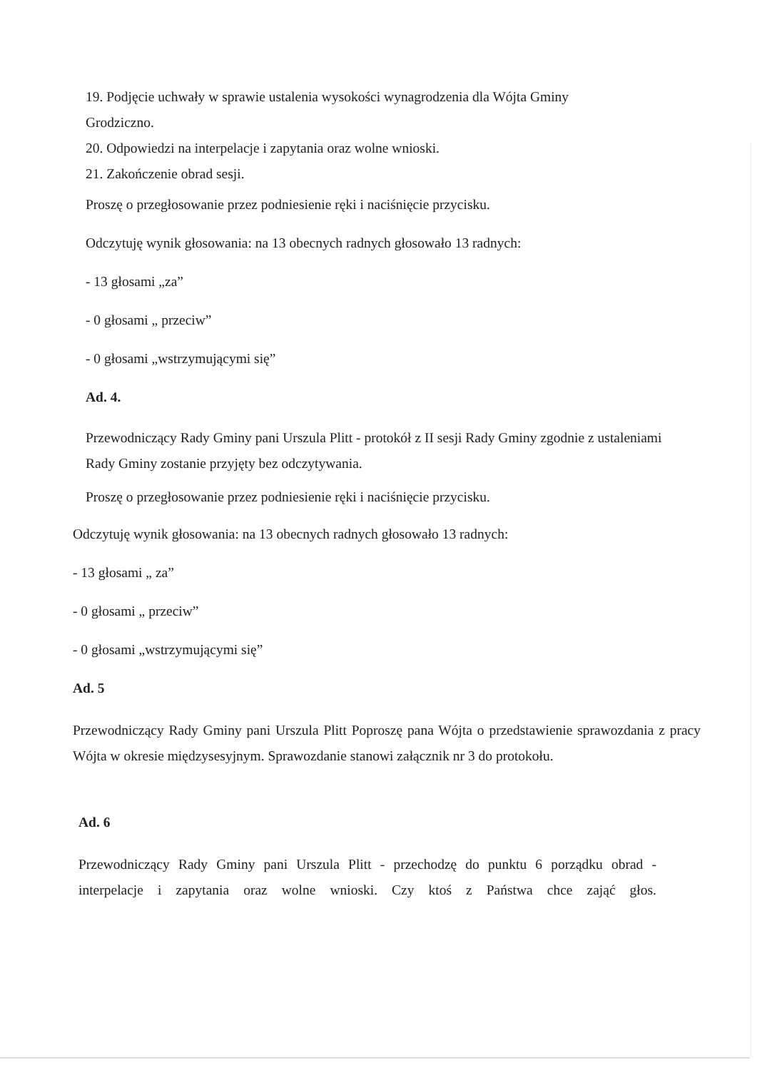19. Podjęcie uchwały w sprawie ustalenia wysokości wynagrodzenia dla Wójta Gminy Grodziczno.
20. Odpowiedzi na interpelacje i zapytania oraz wolne wnioski.
21. Zakończenie obrad sesji.
Proszę o przegłosowanie przez podniesienie ręki i naciśnięcie przycisku.
Odczytuję wynik głosowania: na 13 obecnych radnych głosowało 13 radnych:
- 13 głosami „za”
- 0 głosami „ przeciw”
- 0 głosami „wstrzymującymi się”
Ad. 4.
Przewodniczący Rady Gminy pani Urszula Plitt - protokół z II sesji Rady Gminy zgodnie z ustaleniami Rady Gminy zostanie przyjęty bez odczytywania.
Proszę o przegłosowanie przez podniesienie ręki i naciśnięcie przycisku.
Odczytuję wynik głosowania: na 13 obecnych radnych głosowało 13 radnych:
- 13 głosami „ za”
- 0 głosami „ przeciw”
- 0 głosami „wstrzymującymi się”
Ad. 5
Przewodniczący Rady Gminy pani Urszula Plitt Poproszę pana Wójta o przedstawienie sprawozdania z pracy Wójta w okresie międzysesyjnym. Sprawozdanie stanowi załącznik nr 3 do protokołu.
Ad. 6
Przewodniczący Rady Gminy pani Urszula Plitt - przechodzę do punktu 6 porządku obrad - interpelacje i zapytania oraz wolne wnioski. Czy ktoś z Państwa chce zająć głos.